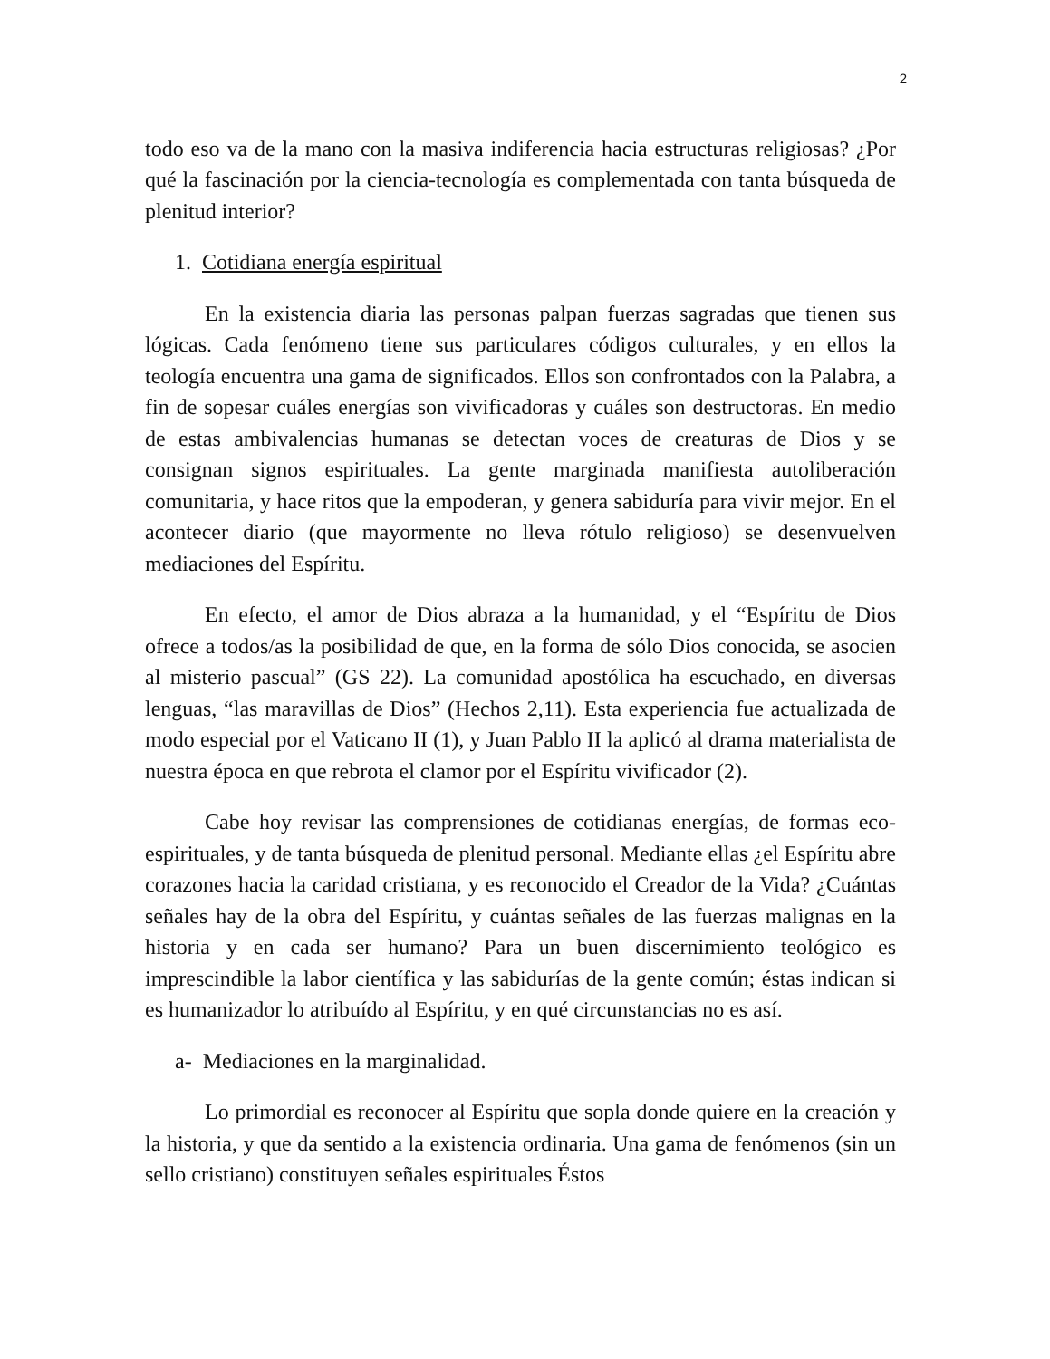2
todo eso va de la mano con la masiva indiferencia hacia estructuras religiosas? ¿Por qué la fascinación por la ciencia-tecnología es complementada con tanta búsqueda de plenitud interior?
1. Cotidiana energía espiritual
En la existencia diaria las personas palpan fuerzas sagradas que tienen sus lógicas. Cada fenómeno tiene sus particulares códigos culturales, y en ellos la teología encuentra una gama de significados. Ellos son confrontados con la Palabra, a fin de sopesar cuáles energías son vivificadoras y cuáles son destructoras. En medio de estas ambivalencias humanas se detectan voces de creaturas de Dios y se consignan signos espirituales. La gente marginada manifiesta autoliberación comunitaria, y hace ritos que la empoderan, y genera sabiduría para vivir mejor. En el acontecer diario (que mayormente no lleva rótulo religioso) se desenvuelven mediaciones del Espíritu.
En efecto, el amor de Dios abraza a la humanidad, y el “Espíritu de Dios ofrece a todos/as la posibilidad de que, en la forma de sólo Dios conocida, se asocien al misterio pascual” (GS 22). La comunidad apostólica ha escuchado, en diversas lenguas, “las maravillas de Dios” (Hechos 2,11). Esta experiencia fue actualizada de modo especial por el Vaticano II (1), y Juan Pablo II la aplicó al drama materialista de nuestra época en que rebrota el clamor por el Espíritu vivificador (2).
Cabe hoy revisar las comprensiones de cotidianas energías, de formas eco-espirituales, y de tanta búsqueda de plenitud personal. Mediante ellas ¿el Espíritu abre corazones hacia la caridad cristiana, y es reconocido el Creador de la Vida? ¿Cuántas señales hay de la obra del Espíritu, y cuántas señales de las fuerzas malignas en la historia y en cada ser humano? Para un buen discernimiento teológico es imprescindible la labor científica y las sabidurías de la gente común; éstas indican si es humanizador lo atribuído al Espíritu, y en qué circunstancias no es así.
a- Mediaciones en la marginalidad.
Lo primordial es reconocer al Espíritu que sopla donde quiere en la creación y la historia, y que da sentido a la existencia ordinaria. Una gama de fenómenos (sin un sello cristiano) constituyen señales espirituales Éstos